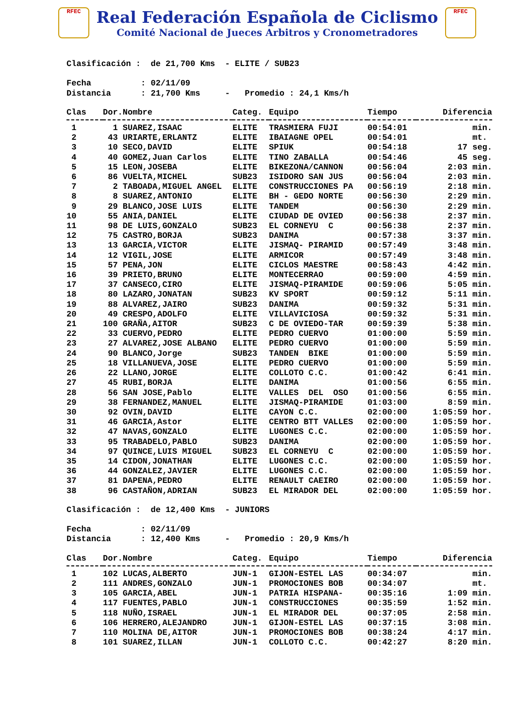RFEC
Real Federación Española de Ciclismo
Comité Nacional de Jueces Arbitros y Cronometradores
RFEC
Clasificación :  de 21,700 Kms  - ELITE / SUB23

Fecha          : 02/11/09
Distancia      : 21,700 Kms     -   Promedio : 24,1 Kms/h
| Clas | Dor.Nombre | Categ. | Equipo | Tiempo | Diferencia |
| --- | --- | --- | --- | --- | --- |
| 1 | 1 SUAREZ,ISAAC | ELITE | TRASMIERA FUJI | 00:54:01 | min. |
| 2 | 43 URIARTE,ERLANTZ | ELITE | IBAIAGNE OPEL | 00:54:01 | mt. |
| 3 | 10 SECO,DAVID | ELITE | SPIUK | 00:54:18 | 17 seg. |
| 4 | 40 GOMEZ,Juan Carlos | ELITE | TINO ZABALLA | 00:54:46 | 45 seg. |
| 5 | 15 LEON,JOSEBA | ELITE | BIKEZONA/CANNON | 00:56:04 | 2:03 min. |
| 6 | 86 VUELTA,MICHEL | SUB23 | ISIDORO SAN JUS | 00:56:04 | 2:03 min. |
| 7 | 2 TABOADA,MIGUEL ANGEL | ELITE | CONSTRUCCIONES PA | 00:56:19 | 2:18 min. |
| 8 | 8 SUAREZ,ANTONIO | ELITE | BH - GEDO NORTE | 00:56:30 | 2:29 min. |
| 9 | 29 BLANCO,JOSE LUIS | ELITE | TANDEM | 00:56:30 | 2:29 min. |
| 10 | 55 ANIA,DANIEL | ELITE | CIUDAD DE OVIED | 00:56:38 | 2:37 min. |
| 11 | 98 DE LUIS,GONZALO | SUB23 | EL CORNEYU C | 00:56:38 | 2:37 min. |
| 12 | 75 CASTRO,BORJA | SUB23 | DANIMA | 00:57:38 | 3:37 min. |
| 13 | 13 GARCIA,VICTOR | ELITE | JISMAQ- PIRAMID | 00:57:49 | 3:48 min. |
| 14 | 12 VIGIL,JOSE | ELITE | ARMICOR | 00:57:49 | 3:48 min. |
| 15 | 57 PENA,JON | ELITE | CICLOS MAESTRE | 00:58:43 | 4:42 min. |
| 16 | 39 PRIETO,BRUNO | ELITE | MONTECERRAO | 00:59:00 | 4:59 min. |
| 17 | 37 CANSECO,CIRO | ELITE | JISMAQ-PIRAMIDE | 00:59:06 | 5:05 min. |
| 18 | 80 LAZARO,JONATAN | SUB23 | KV SPORT | 00:59:12 | 5:11 min. |
| 19 | 88 ALVAREZ,JAIRO | SUB23 | DANIMA | 00:59:32 | 5:31 min. |
| 20 | 49 CRESPO,ADOLFO | ELITE | VILLAVICIOSA | 00:59:32 | 5:31 min. |
| 21 | 100 GRAÑA,AITOR | SUB23 | C DE OVIEDO-TAR | 00:59:39 | 5:38 min. |
| 22 | 33 CUERVO,PEDRO | ELITE | PEDRO CUERVO | 01:00:00 | 5:59 min. |
| 23 | 27 ALVAREZ,JOSE ALBANO | ELITE | PEDRO CUERVO | 01:00:00 | 5:59 min. |
| 24 | 90 BLANCO,Jorge | SUB23 | TANDEN BIKE | 01:00:00 | 5:59 min. |
| 25 | 18 VILLANUEVA,JOSE | ELITE | PEDRO CUERVO | 01:00:00 | 5:59 min. |
| 26 | 22 LLANO,JORGE | ELITE | COLLOTO C.C. | 01:00:42 | 6:41 min. |
| 27 | 45 RUBI,BORJA | ELITE | DANIMA | 01:00:56 | 6:55 min. |
| 28 | 56 SAN JOSE,Pablo | ELITE | VALLES DEL OSO | 01:00:56 | 6:55 min. |
| 29 | 38 FERNANDEZ,MANUEL | ELITE | JISMAQ-PIRAMIDE | 01:03:00 | 8:59 min. |
| 30 | 92 OVIN,DAVID | ELITE | CAYON C.C. | 02:00:00 | 1:05:59 hor. |
| 31 | 46 GARCIA,Astor | ELITE | CENTRO BTT VALLES | 02:00:00 | 1:05:59 hor. |
| 32 | 47 NAVAS,GONZALO | ELITE | LUGONES C.C. | 02:00:00 | 1:05:59 hor. |
| 33 | 95 TRABADELO,PABLO | SUB23 | DANIMA | 02:00:00 | 1:05:59 hor. |
| 34 | 97 QUINCE,LUIS MIGUEL | SUB23 | EL CORNEYU C | 02:00:00 | 1:05:59 hor. |
| 35 | 14 CIDON,JONATHAN | ELITE | LUGONES C.C. | 02:00:00 | 1:05:59 hor. |
| 36 | 44 GONZALEZ,JAVIER | ELITE | LUGONES C.C. | 02:00:00 | 1:05:59 hor. |
| 37 | 81 DAPENA,PEDRO | ELITE | RENAULT CAEIRO | 02:00:00 | 1:05:59 hor. |
| 38 | 96 CASTAÑON,ADRIAN | SUB23 | EL MIRADOR DEL | 02:00:00 | 1:05:59 hor. |
Clasificación :  de 12,400 Kms  - JUNIORS

Fecha          : 02/11/09
Distancia      : 12,400 Kms     -   Promedio : 20,9 Kms/h
| Clas | Dor.Nombre | Categ. | Equipo | Tiempo | Diferencia |
| --- | --- | --- | --- | --- | --- |
| 1 | 102 LUCAS,ALBERTO | JUN-1 | GIJON-ESTEL LAS | 00:34:07 | min. |
| 2 | 111 ANDRES,GONZALO | JUN-1 | PROMOCIONES BOB | 00:34:07 | mt. |
| 3 | 105 GARCIA,ABEL | JUN-1 | PATRIA HISPANA- | 00:35:16 | 1:09 min. |
| 4 | 117 FUENTES,PABLO | JUN-1 | CONSTRUCCIONES | 00:35:59 | 1:52 min. |
| 5 | 118 NUÑO,ISRAEL | JUN-1 | EL MIRADOR DEL | 00:37:05 | 2:58 min. |
| 6 | 106 HERRERO,ALEJANDRO | JUN-1 | GIJON-ESTEL LAS | 00:37:15 | 3:08 min. |
| 7 | 110 MOLINA DE,AITOR | JUN-1 | PROMOCIONES BOB | 00:38:24 | 4:17 min. |
| 8 | 101 SUAREZ,ILLAN | JUN-1 | COLLOTO C.C. | 00:42:27 | 8:20 min. |